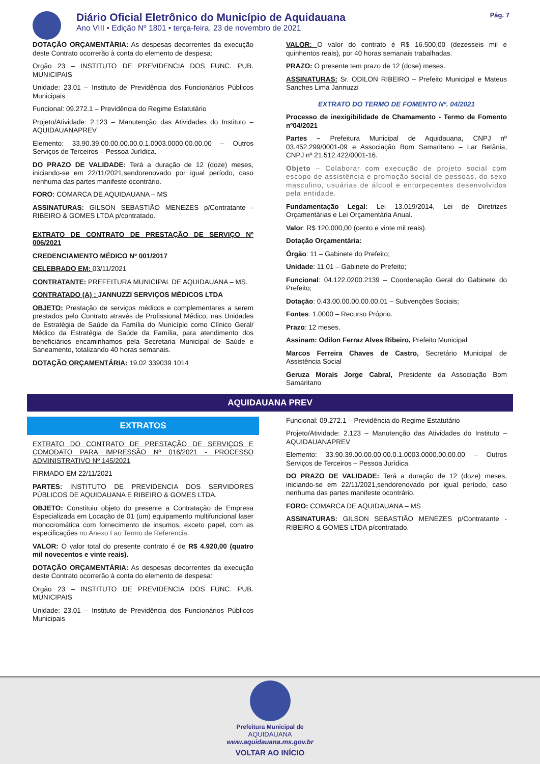Diário Oficial Eletrônico do Município de Aquidauana
Ano VIII • Edição Nº 1801 • terça-feira, 23 de novembro de 2021
Pág. 7
DOTAÇÃO ORÇAMENTÁRIA: As despesas decorrentes da execução deste Contrato ocorrerão à conta do elemento de despesa:
Orgão 23 – INSTITUTO DE PREVIDENCIA DOS FUNC. PUB. MUNICIPAIS
Unidade: 23.01 – Instituto de Previdência dos Funcionários Públicos Municipais
Funcional: 09.272.1 – Previdência do Regime Estatutário
Projeto/Atividade: 2.123 – Manutenção das Atividades do Instituto – AQUIDAUANAPREV
Elemento: 33.90.39.00.00.00.00.0.1.0003.0000.00.00.00 – Outros Serviços de Terceiros – Pessoa Jurídica.
DO PRAZO DE VALIDADE: Terá a duração de 12 (doze) meses, iniciando-se em 22/11/2021,sendorenovado por igual período, caso nenhuma das partes manifeste ocontrário.
FORO: COMARCA DE AQUIDAUANA – MS
ASSINATURAS: GILSON SEBASTIÃO MENEZES p/Contratante - RIBEIRO & GOMES LTDA p/contratado.
EXTRATO DE CONTRATO DE PRESTAÇÃO DE SERVIÇO Nº 006/2021
CREDENCIAMENTO MÉDICO Nº 001/2017
CELEBRADO EM: 03/11/2021
CONTRATANTE: PREFEITURA MUNICIPAL DE AQUIDAUANA – MS.
CONTRATADO (A) : JANNUZZI SERVIÇOS MÉDICOS LTDA
OBJETO: Prestação de serviços médicos e complementares a serem prestados pelo Contrato através de Profissional Médico, nas Unidades de Estratégia de Saúde da Família do Município como Clínico Geral/ Médico da Estratégia de Saúde da Família, para atendimento dos beneficiários encaminhamos pela Secretaria Municipal de Saúde e Saneamento, totalizando 40 horas semanais.
DOTAÇÃO ORÇAMENTÁRIA: 19.02 339039 1014
VALOR: O valor do contrato é R$ 16.500,00 (dezesseis mil e quinhentos reais), por 40 horas semanais trabalhadas.
PRAZO: O presente tem prazo de 12 (dose) meses.
ASSINATURAS: Sr. ODILON RIBEIRO – Prefeito Municipal e Mateus Sanches Lima Jannuzzi
EXTRATO DO TERMO DE FOMENTO Nº. 04/2021
Processo de inexigibilidade de Chamamento - Termo de Fomento nº04/2021
Partes – Prefeitura Municipal de Aquidauana, CNPJ nº 03.452.299/0001-09 e Associação Bom Samaritano – Lar Betânia, CNPJ nº 21.512.422/0001-16.
Objeto – Colaborar com execução de projeto social com escopo de assistência e promoção social de pessoas, do sexo masculino, usuárias de álcool e entorpecentes desenvolvidos pela entidade.
Fundamentação Legal: Lei 13.019/2014, Lei de Diretrizes Orçamentárias e Lei Orçamentária Anual.
Valor: R$ 120.000,00 (cento e vinte mil reais).
Dotação Orçamentária:
Órgão: 11 – Gabinete do Prefeito;
Unidade: 11.01 – Gabinete do Prefeito;
Funcional: 04.122.0200.2139 – Coordenação Geral do Gabinete do Prefeito;
Dotação: 0.43.00.00.00.00.00.01 – Subvenções Sociais;
Fontes: 1.0000 – Recurso Próprio.
Prazo: 12 meses.
Assinam: Odilon Ferraz Alves Ribeiro, Prefeito Municipal
Marcos Ferreira Chaves de Castro, Secretário Municipal de Assistência Social
Geruza Morais Jorge Cabral, Presidente da Associação Bom Samaritano
AQUIDAUANA PREV
EXTRATOS
EXTRATO DO CONTRATO DE PRESTAÇÃO DE SERVIÇOS E COMODATO PARA IMPRESSÃO Nº 016/2021 - PROCESSO ADMINISTRATIVO Nº 145/2021
FIRMADO EM 22/11/2021
PARTES: INSTITUTO DE PREVIDENCIA DOS SERVIDORES PÚBLICOS DE AQUIDAUANA E RIBEIRO & GOMES LTDA.
OBJETO: Constituiu objeto do presente a Contratação de Empresa Especializada em Locação de 01 (um) equipamento multifuncional laser monocromática com fornecimento de insumos, exceto papel, com as especificações no Anexo I ao Termo de Referencia.
VALOR: O valor total do presente contrato é de R$ 4.920,00 (quatro mil novecentos e vinte reais).
DOTAÇÃO ORÇAMENTÁRIA: As despesas decorrentes da execução deste Contrato ocorrerão à conta do elemento de despesa:
Orgão 23 – INSTITUTO DE PREVIDENCIA DOS FUNC. PUB. MUNICIPAIS
Unidade: 23.01 – Instituto de Previdência dos Funcionários Públicos Municipais
Funcional: 09.272.1 – Previdência do Regime Estatutário
Projeto/Atividade: 2.123 – Manutenção das Atividades do Instituto – AQUIDAUANAPREV
Elemento: 33.90.39.00.00.00.00.0.1.0003.0000.00.00.00 – Outros Serviços de Terceiros – Pessoa Jurídica.
DO PRAZO DE VALIDADE: Terá a duração de 12 (doze) meses, iniciando-se em 22/11/2021,sendorenovado por igual período, caso nenhuma das partes manifeste ocontrário.
FORO: COMARCA DE AQUIDAUANA – MS
ASSINATURAS: GILSON SEBASTIÃO MENEZES p/Contratante - RIBEIRO & GOMES LTDA p/contratado.
Prefeitura Municipal de
AQUIDAUANA
www.aquidauana.ms.gov.br
VOLTAR AO INÍCIO